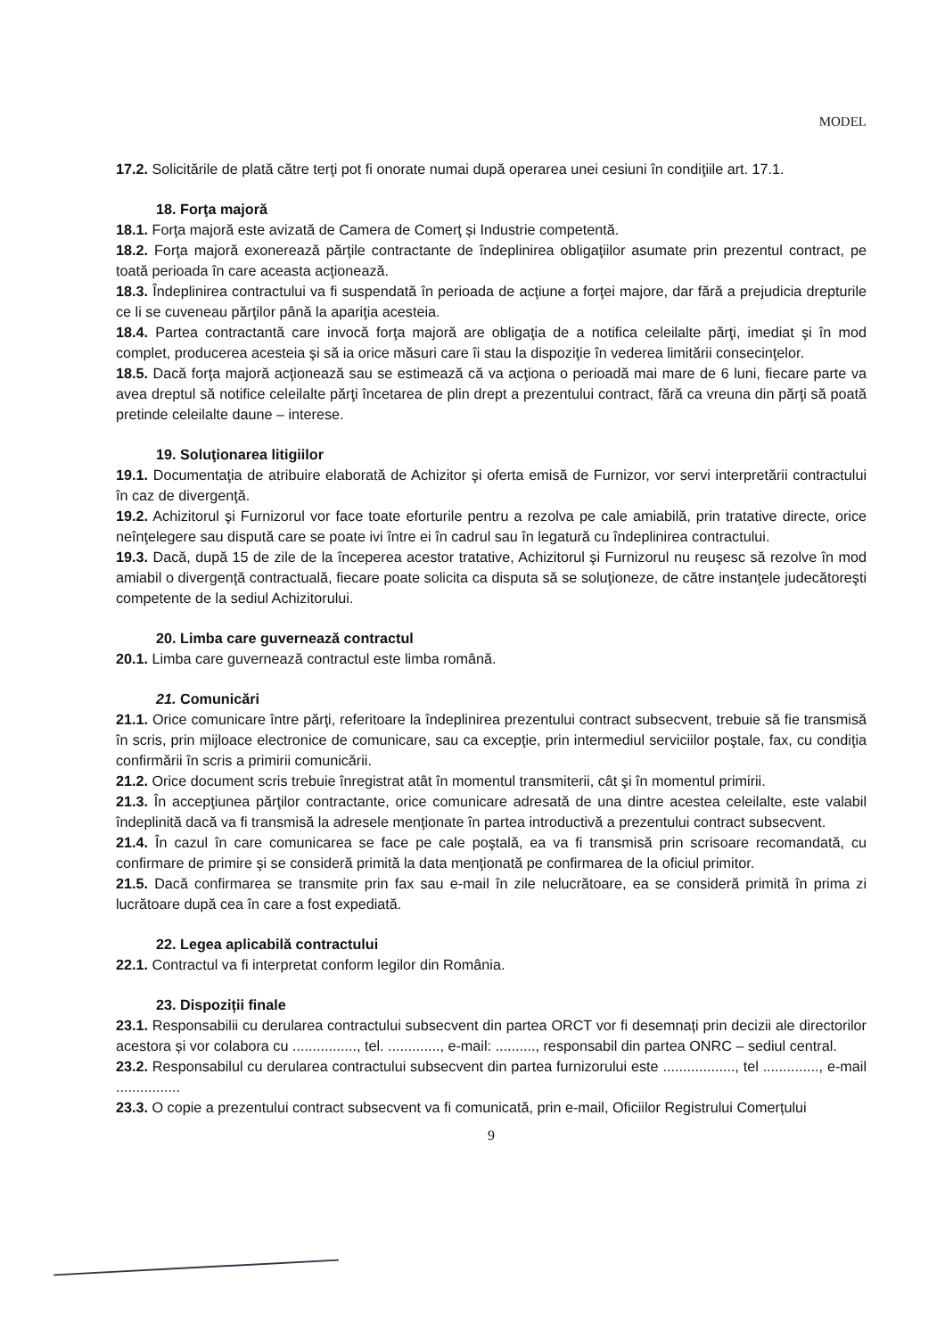MODEL
17.2. Solicitările de plată către terţi pot fi onorate numai după operarea unei cesiuni în condiţiile art. 17.1.
18. Forţa majoră
18.1. Forţa majoră este avizată de Camera de Comerţ și Industrie competentă.
18.2. Forţa majoră exonerează părţile contractante de îndeplinirea obligaţiilor asumate prin prezentul contract, pe toată perioada în care aceasta acţionează.
18.3. Îndeplinirea contractului va fi suspendată în perioada de acţiune a forţei majore, dar fără a prejudicia drepturile ce li se cuveneau părţilor până la apariţia acesteia.
18.4. Partea contractantă care invocă forţa majoră are obligaţia de a notifica celeilalte părţi, imediat şi în mod complet, producerea acesteia şi să ia orice măsuri care îi stau la dispoziţie în vederea limitării consecinţelor.
18.5. Dacă forţa majoră acţionează sau se estimează că va acţiona o perioadă mai mare de 6 luni, fiecare parte va avea dreptul să notifice celeilalte părţi încetarea de plin drept a prezentului contract, fără ca vreuna din părţi să poată pretinde celeilalte daune – interese.
19. Soluţionarea litigiilor
19.1. Documentaţia de atribuire elaborată de Achizitor şi oferta emisă de Furnizor, vor servi interpretării contractului în caz de divergenţă.
19.2. Achizitorul şi Furnizorul vor face toate eforturile pentru a rezolva pe cale amiabilă, prin tratative directe, orice neînţelegere sau dispută care se poate ivi între ei în cadrul sau în legatură cu îndeplinirea contractului.
19.3. Dacă, după 15 de zile de la începerea acestor tratative, Achizitorul şi Furnizorul nu reuşesc să rezolve în mod amiabil o divergenţă contractuală, fiecare poate solicita ca disputa să se soluţioneze, de către instanţele judecătoreşti competente de la sediul Achizitorului.
20. Limba care guvernează contractul
20.1. Limba care guvernează contractul este limba română.
21. Comunicări
21.1. Orice comunicare între părţi, referitoare la îndeplinirea prezentului contract subsecvent, trebuie să fie transmisă în scris, prin mijloace electronice de comunicare, sau ca excepţie, prin intermediul serviciilor poştale, fax, cu condiţia confirmării în scris a primirii comunicării.
21.2. Orice document scris trebuie înregistrat atât în momentul transmiterii, cât şi în momentul primirii.
21.3. În accepţiunea părţilor contractante, orice comunicare adresată de una dintre acestea celeilalte, este valabil îndeplinită dacă va fi transmisă la adresele menţionate în partea introductivă a prezentului contract subsecvent.
21.4. În cazul în care comunicarea se face pe cale poştală, ea va fi transmisă prin scrisoare recomandată, cu confirmare de primire şi se consideră primită la data menţionată pe confirmarea de la oficiul primitor.
21.5. Dacă confirmarea se transmite prin fax sau e-mail în zile nelucrătoare, ea se consideră primită în prima zi lucrătoare după cea în care a fost expediată.
22. Legea aplicabilă contractului
22.1. Contractul va fi interpretat conform legilor din România.
23. Dispoziții finale
23.1. Responsabilii cu derularea contractului subsecvent din partea ORCT vor fi desemnați prin decizii ale directorilor acestora și vor colabora cu ................, tel. ............., e-mail: .........., responsabil din partea ONRC – sediul central.
23.2. Responsabilul cu derularea contractului subsecvent din partea furnizorului este .................., tel .............., e-mail ................
23.3. O copie a prezentului contract subsecvent va fi comunicată, prin e-mail, Oficiilor Registrului Comerțului
9